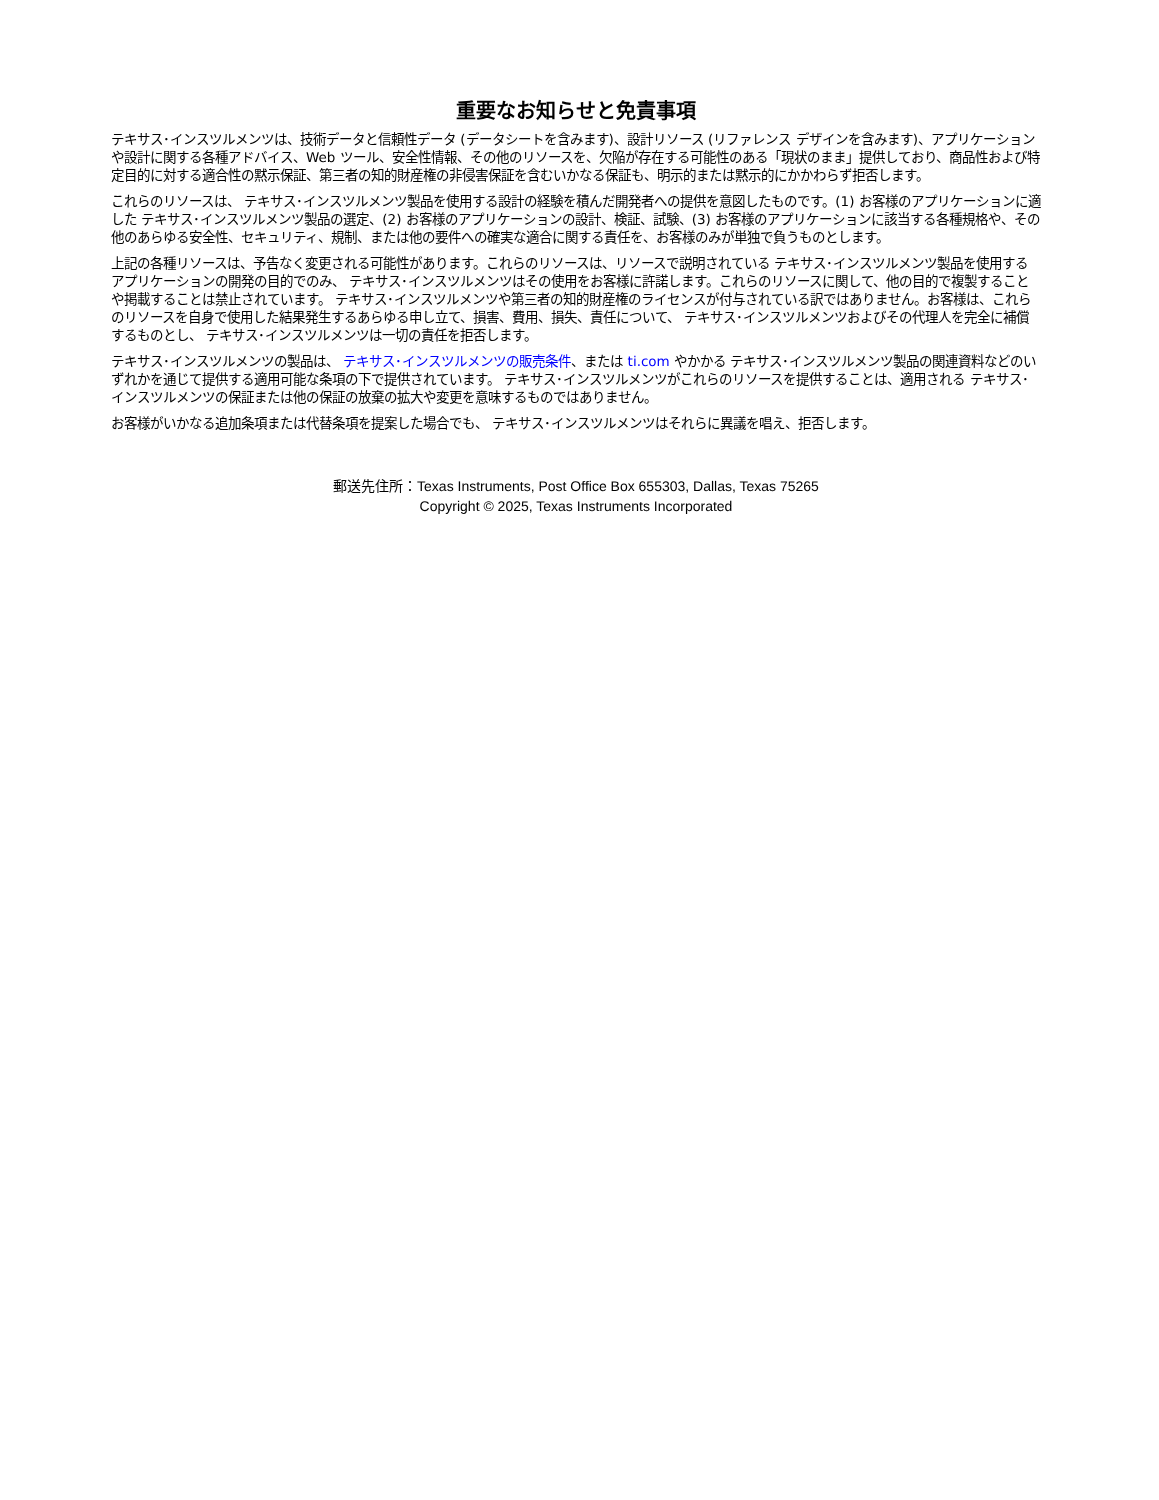重要なお知らせと免責事項
テキサス･インスツルメンツは、技術データと信頼性データ (データシートを含みます)、設計リソース (リファレンス デザインを含みます)、アプリケーションや設計に関する各種アドバイス、Web ツール、安全性情報、その他のリソースを、欠陥が存在する可能性のある「現状のまま」提供しており、商品性および特定目的に対する適合性の黙示保証、第三者の知的財産権の非侵害保証を含むいかなる保証も、明示的または黙示的にかかわらず拒否します。
これらのリソースは、 テキサス･インスツルメンツ製品を使用する設計の経験を積んだ開発者への提供を意図したものです。(1) お客様のアプリケーションに適した テキサス･インスツルメンツ製品の選定、(2) お客様のアプリケーションの設計、検証、試験、(3) お客様のアプリケーションに該当する各種規格や、その他のあらゆる安全性、セキュリティ、規制、または他の要件への確実な適合に関する責任を、お客様のみが単独で負うものとします。
上記の各種リソースは、予告なく変更される可能性があります。これらのリソースは、リソースで説明されている テキサス･インスツルメンツ製品を使用するアプリケーションの開発の目的でのみ、 テキサス･インスツルメンツはその使用をお客様に許諾します。これらのリソースに関して、他の目的で複製することや掲載することは禁止されています。 テキサス･インスツルメンツや第三者の知的財産権のライセンスが付与されている訳ではありません。お客様は、これらのリソースを自身で使用した結果発生するあらゆる申し立て、損害、費用、損失、責任について、 テキサス･インスツルメンツおよびその代理人を完全に補償するものとし、 テキサス･インスツルメンツは一切の責任を拒否します。
テキサス･インスツルメンツの製品は、 テキサス･インスツルメンツの販売条件、または ti.com やかかる テキサス･インスツルメンツ製品の関連資料などのいずれかを通じて提供する適用可能な条項の下で提供されています。 テキサス･インスツルメンツがこれらのリソースを提供することは、適用される テキサス･インスツルメンツの保証または他の保証の放棄の拡大や変更を意味するものではありません。
お客様がいかなる追加条項または代替条項を提案した場合でも、 テキサス･インスツルメンツはそれらに異議を唱え、拒否します。
郵送先住所：Texas Instruments, Post Office Box 655303, Dallas, Texas 75265
Copyright © 2025, Texas Instruments Incorporated